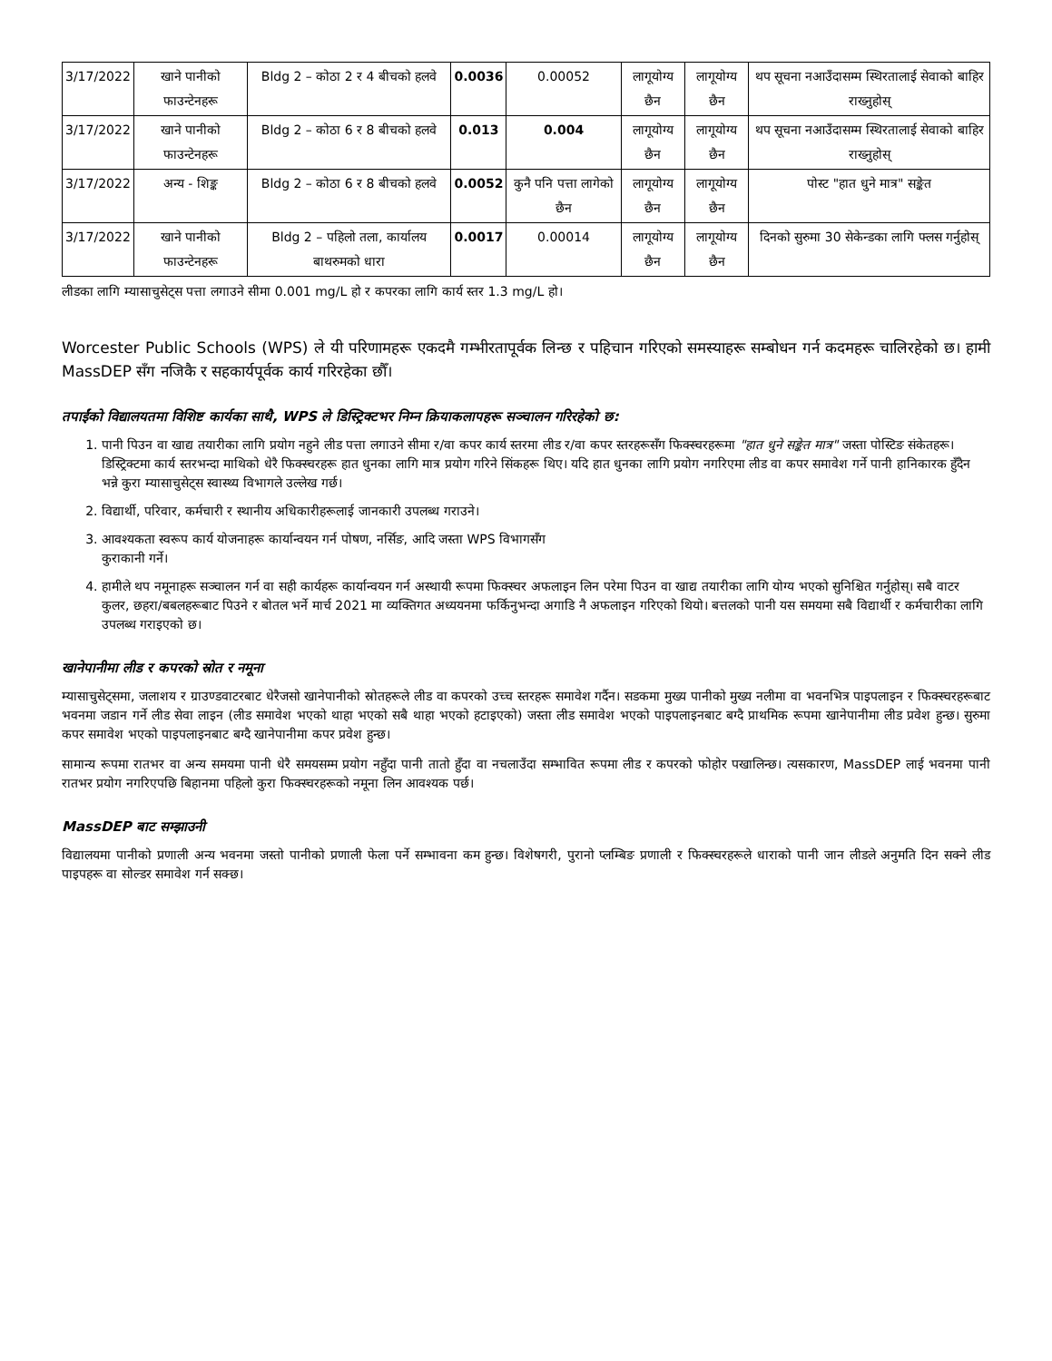| 3/17/2022 | खाने पानीको फाउन्टेनहरू | Bldg 2 – कोठा 2 र 4 बीचको हलवे | 0.0036 | 0.00052 | लागूयोग्य छैन | लागूयोग्य छैन | थप सूचना नआउँदासम्म स्थिरतालाई सेवाको बाहिर राख्नुहोस् |
| 3/17/2022 | खाने पानीको फाउन्टेनहरू | Bldg 2 – कोठा 6 र 8 बीचको हलवे | 0.013 | 0.004 | लागूयोग्य छैन | लागूयोग्य छैन | थप सूचना नआउँदासम्म स्थिरतालाई सेवाको बाहिर राख्नुहोस् |
| 3/17/2022 | अन्य - शिङ्क | Bldg 2 – कोठा 6 र 8 बीचको हलवे | 0.0052 | कुनै पनि पत्ता लागेको छैन | लागूयोग्य छैन | लागूयोग्य छैन | पोस्ट "हात धुने मात्र" सङ्केत |
| 3/17/2022 | खाने पानीको फाउन्टेनहरू | Bldg 2 – पहिलो तला, कार्यालय बाथरुमको धारा | 0.0017 | 0.00014 | लागूयोग्य छैन | लागूयोग्य छैन | दिनको सुरुमा 30 सेकेन्डका लागि फ्लस गर्नुहोस् |
लीडका लागि म्यासाचुसेट्स पत्ता लगाउने सीमा 0.001 mg/L हो र कपरका लागि कार्य स्तर 1.3 mg/L हो।
Worcester Public Schools (WPS) ले यी परिणामहरू एकदमै गम्भीरतापूर्वक लिन्छ र पहिचान गरिएको समस्याहरू सम्बोधन गर्न कदमहरू चालिरहेको छ। हामी MassDEP सँग नजिकै र सहकार्यपूर्वक कार्य गरिरहेका छौँ।
तपाईंको विद्यालयतमा विशिष्ट कार्यका साथै, WPS ले डिस्ट्रिक्टभर निम्न क्रियाकलापहरू सञ्चालन गरिरहेको छ:
1. पानी पिउन वा खाद्य तयारीका लागि प्रयोग नहुने लीड पत्ता लगाउने सीमा र/वा कपर कार्य स्तरमा लीड र/वा कपर स्तरहरूसँग फिक्स्चरहरूमा "हात धुने सङ्केत मात्र" जस्ता पोस्टिङ संकेतहरू। डिस्ट्रिक्टमा कार्य स्तरभन्दा माथिको धेरै फिक्स्चरहरू हात धुनका लागि मात्र प्रयोग गरिने सिंकहरू थिए। यदि हात धुनका लागि प्रयोग नगरिएमा लीड वा कपर समावेश गर्ने पानी हानिकारक हुँदैन भन्ने कुरा म्यासाचुसेट्स स्वास्थ्य विभागले उल्लेख गर्छ।
2. विद्यार्थी, परिवार, कर्मचारी र स्थानीय अधिकारीहरूलाई जानकारी उपलब्ध गराउने।
3. आवश्यकता स्वरूप कार्य योजनाहरू कार्यान्वयन गर्न पोषण, नर्सिङ, आदि जस्ता WPS विभागसँग
कुराकानी गर्ने।
4. हामीले थप नमूनाहरू सञ्चालन गर्न वा सही कार्यहरू कार्यान्वयन गर्न अस्थायी रूपमा फिक्स्चर अफलाइन लिन परेमा पिउन वा खाद्य तयारीका लागि योग्य भएको सुनिश्चित गर्नुहोस्। सबै वाटर कुलर, छहरा/बबलहरूबाट पिउने र बोतल भर्ने मार्च 2021 मा व्यक्तिगत अध्ययनमा फर्किनुभन्दा अगाडि नै अफलाइन गरिएको थियो। बत्तलको पानी यस समयमा सबै विद्यार्थी र कर्मचारीका लागि उपलब्ध गराइएको छ।
खानेपानीमा लीड र कपरको स्रोत र नमूना
म्यासाचुसेट्समा, जलाशय र ग्राउण्डवाटरबाट धेरैजसो खानेपानीको स्रोतहरूले लीड वा कपरको उच्च स्तरहरू समावेश गर्दैन। सडकमा मुख्य पानीको मुख्य नलीमा वा भवनभित्र पाइपलाइन र फिक्स्चरहरूबाट भवनमा जडान गर्ने लीड सेवा लाइन (लीड समावेश भएको थाहा भएको सबै थाहा भएको हटाइएको) जस्ता लीड समावेश भएको पाइपलाइनबाट बग्दै प्राथमिक रूपमा खानेपानीमा लीड प्रवेश हुन्छ। सुरुमा कपर समावेश भएको पाइपलाइनबाट बग्दै खानेपानीमा कपर प्रवेश हुन्छ।
सामान्य रूपमा रातभर वा अन्य समयमा पानी धेरै समयसम्म प्रयोग नहुँदा पानी तातो हुँदा वा नचलाउँदा सम्भावित रूपमा लीड र कपरको फोहोर पखालिन्छ। त्यसकारण, MassDEP लाई भवनमा पानी रातभर प्रयोग नगरिएपछि बिहानमा पहिलो कुरा फिक्स्चरहरूको नमूना लिन आवश्यक पर्छ।
MassDEP बाट सम्झाउनी
विद्यालयमा पानीको प्रणाली अन्य भवनमा जस्तो पानीको प्रणाली फेला पर्ने सम्भावना कम हुन्छ। विशेषगरी, पुरानो प्लम्बिङ प्रणाली र फिक्स्चरहरूले धाराको पानी जान लीडले अनुमति दिन सक्ने लीड पाइपहरू वा सोल्डर समावेश गर्न सक्छ।